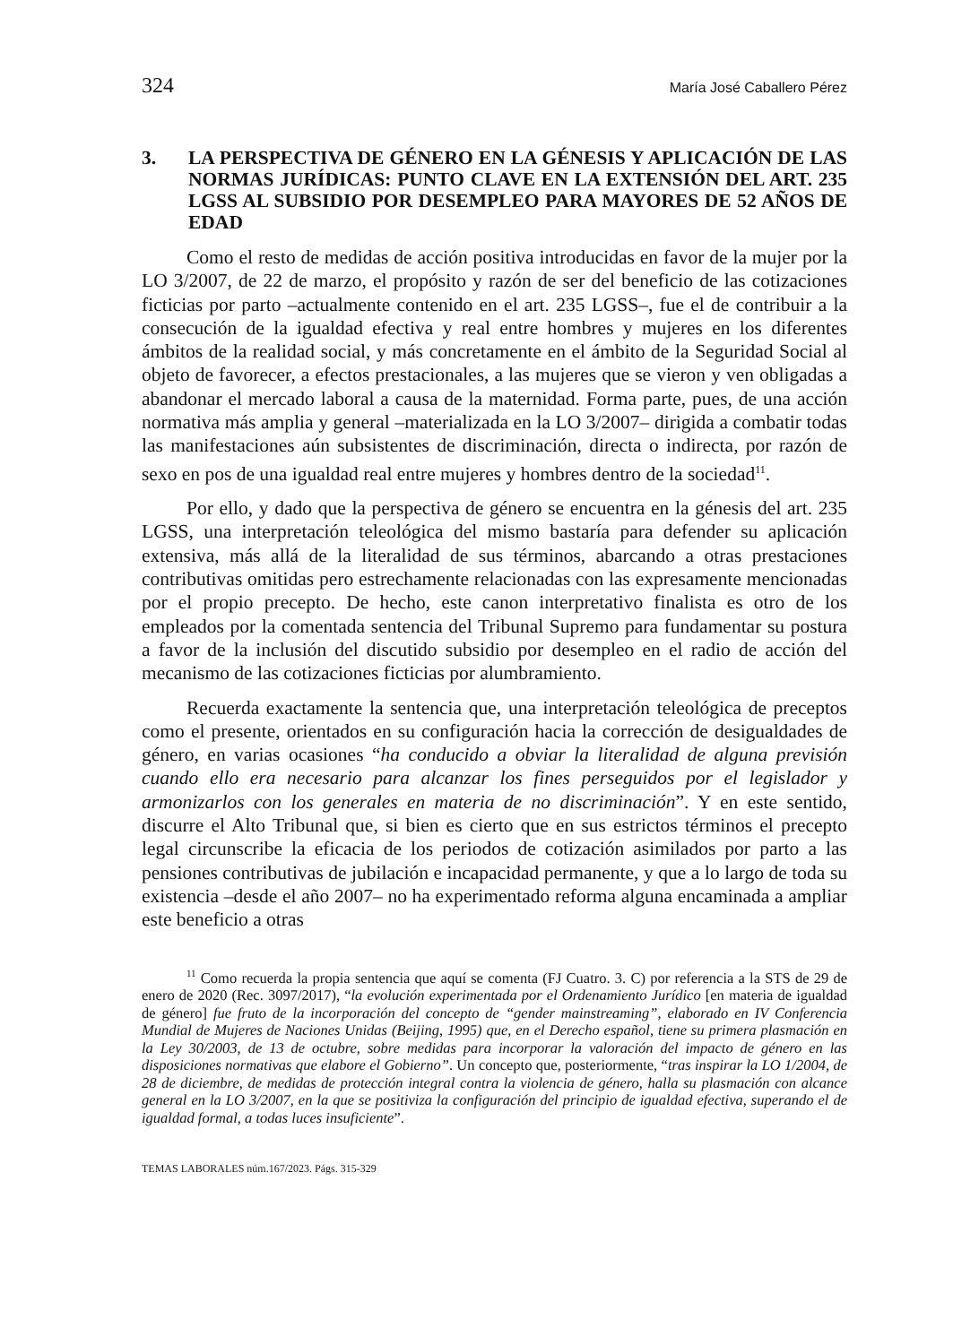324 María José Caballero Pérez
3. LA PERSPECTIVA DE GÉNERO EN LA GÉNESIS Y APLICACIÓN DE LAS NORMAS JURÍDICAS: PUNTO CLAVE EN LA EXTENSIÓN DEL ART. 235 LGSS AL SUBSIDIO POR DESEMPLEO PARA MAYORES DE 52 AÑOS DE EDAD
Como el resto de medidas de acción positiva introducidas en favor de la mujer por la LO 3/2007, de 22 de marzo, el propósito y razón de ser del beneficio de las cotizaciones ficticias por parto –actualmente contenido en el art. 235 LGSS–, fue el de contribuir a la consecución de la igualdad efectiva y real entre hombres y mujeres en los diferentes ámbitos de la realidad social, y más concretamente en el ámbito de la Seguridad Social al objeto de favorecer, a efectos prestacionales, a las mujeres que se vieron y ven obligadas a abandonar el mercado laboral a causa de la maternidad. Forma parte, pues, de una acción normativa más amplia y general –materializada en la LO 3/2007– dirigida a combatir todas las manifestaciones aún subsistentes de discriminación, directa o indirecta, por razón de sexo en pos de una igualdad real entre mujeres y hombres dentro de la sociedad<sup>11</sup>.
Por ello, y dado que la perspectiva de género se encuentra en la génesis del art. 235 LGSS, una interpretación teleológica del mismo bastaría para defender su aplicación extensiva, más allá de la literalidad de sus términos, abarcando a otras prestaciones contributivas omitidas pero estrechamente relacionadas con las expresamente mencionadas por el propio precepto. De hecho, este canon interpretativo finalista es otro de los empleados por la comentada sentencia del Tribunal Supremo para fundamentar su postura a favor de la inclusión del discutido subsidio por desempleo en el radio de acción del mecanismo de las cotizaciones ficticias por alumbramiento.
Recuerda exactamente la sentencia que, una interpretación teleológica de preceptos como el presente, orientados en su configuración hacia la corrección de desigualdades de género, en varias ocasiones “ha conducido a obviar la literalidad de alguna previsión cuando ello era necesario para alcanzar los fines perseguidos por el legislador y armonizarlos con los generales en materia de no discriminación”. Y en este sentido, discurre el Alto Tribunal que, si bien es cierto que en sus estrictos términos el precepto legal circunscribe la eficacia de los periodos de cotización asimilados por parto a las pensiones contributivas de jubilación e incapacidad permanente, y que a lo largo de toda su existencia –desde el año 2007– no ha experimentado reforma alguna encaminada a ampliar este beneficio a otras
<sup>11</sup> Como recuerda la propia sentencia que aquí se comenta (FJ Cuatro. 3. C) por referencia a la STS de 29 de enero de 2020 (Rec. 3097/2017), “la evolución experimentada por el Ordenamiento Jurídico [en materia de igualdad de género] fue fruto de la incorporación del concepto de “gender mainstreaming”, elaborado en IV Conferencia Mundial de Mujeres de Naciones Unidas (Beijing, 1995) que, en el Derecho español, tiene su primera plasmación en la Ley 30/2003, de 13 de octubre, sobre medidas para incorporar la valoración del impacto de género en las disposiciones normativas que elabore el Gobierno”. Un concepto que, posteriormente, “tras inspirar la LO 1/2004, de 28 de diciembre, de medidas de protección integral contra la violencia de género, halla su plasmación con alcance general en la LO 3/2007, en la que se positiviza la configuración del principio de igualdad efectiva, superando el de igualdad formal, a todas luces insuficiente”.
TEMAS LABORALES núm.167/2023. Págs. 315-329